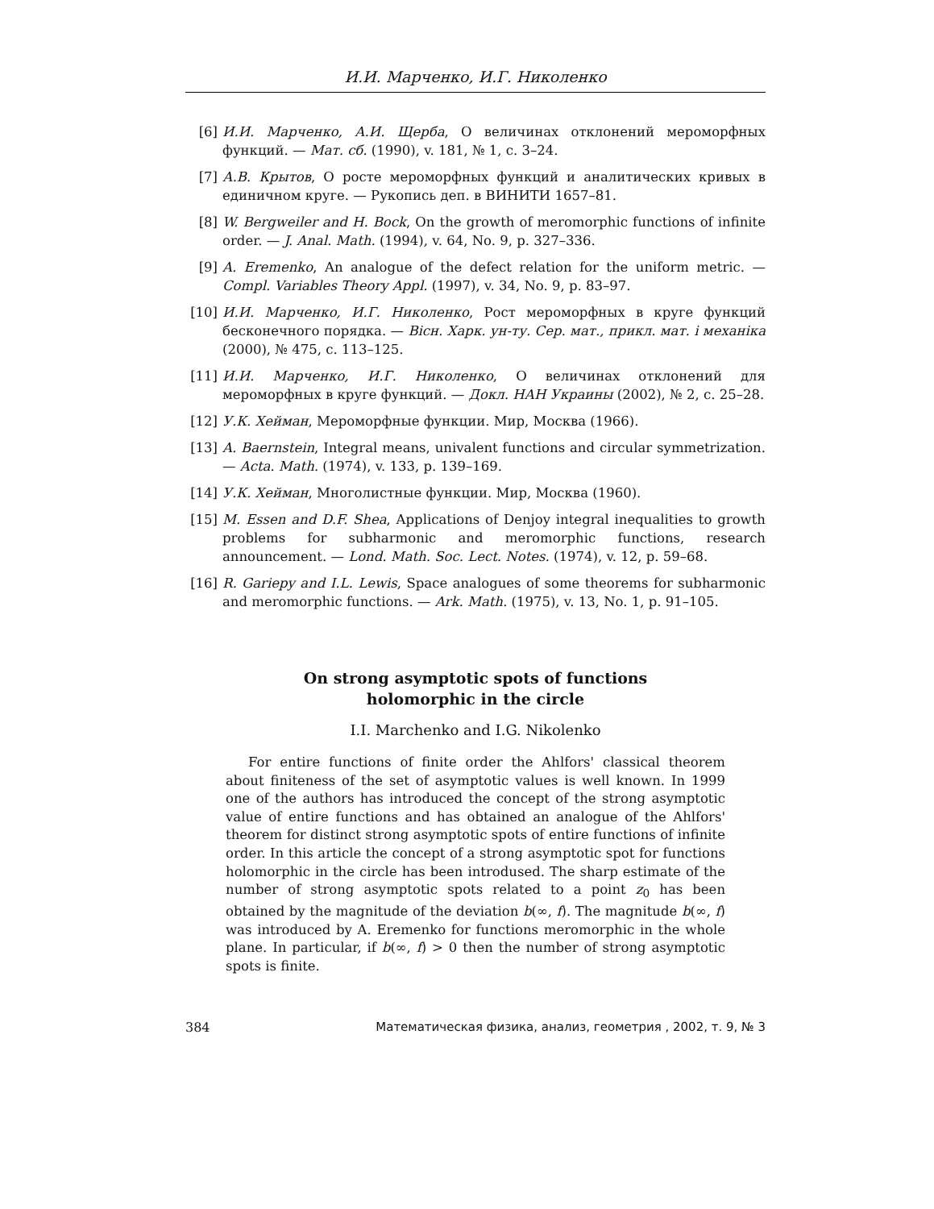И.И. Марченко, И.Г. Николенко
[6] И.И. Марченко, А.И. Щерба, О величинах отклонений мероморфных функций. — Мат. сб. (1990), v. 181, № 1, с. 3–24.
[7] А.В. Крытов, О росте мероморфных функций и аналитических кривых в единичном круге. — Рукопись деп. в ВИНИТИ 1657–81.
[8] W. Bergweiler and H. Bock, On the growth of meromorphic functions of infinite order. — J. Anal. Math. (1994), v. 64, No. 9, p. 327–336.
[9] A. Eremenko, An analogue of the defect relation for the uniform metric. — Compl. Variables Theory Appl. (1997), v. 34, No. 9, p. 83–97.
[10] И.И. Марченко, И.Г. Николенко, Рост мероморфных в круге функций бесконечного порядка. — Вiсн. Харк. ун-ту. Сер. мат., прикл. мат. i механiка (2000), № 475, с. 113–125.
[11] И.И. Марченко, И.Г. Николенко, О величинах отклонений для мероморфных в круге функций. — Докл. НАН Украины (2002), № 2, с. 25–28.
[12] У.К. Хейман, Мероморфные функции. Мир, Москва (1966).
[13] A. Baernstein, Integral means, univalent functions and circular symmetrization. — Acta. Math. (1974), v. 133, p. 139–169.
[14] У.К. Хейман, Многолистные функции. Мир, Москва (1960).
[15] M. Essen and D.F. Shea, Applications of Denjoy integral inequalities to growth problems for subharmonic and meromorphic functions, research announcement. — Lond. Math. Soc. Lect. Notes. (1974), v. 12, p. 59–68.
[16] R. Gariepy and I.L. Lewis, Space analogues of some theorems for subharmonic and meromorphic functions. — Ark. Math. (1975), v. 13, No. 1, p. 91–105.
On strong asymptotic spots of functions
holomorphic in the circle
I.I. Marchenko and I.G. Nikolenko
For entire functions of finite order the Ahlfors' classical theorem about finiteness of the set of asymptotic values is well known. In 1999 one of the authors has introduced the concept of the strong asymptotic value of entire functions and has obtained an analogue of the Ahlfors' theorem for distinct strong asymptotic spots of entire functions of infinite order. In this article the concept of a strong asymptotic spot for functions holomorphic in the circle has been introdused. The sharp estimate of the number of strong asymptotic spots related to a point z<sub>0</sub> has been obtained by the magnitude of the deviation b(∞, f). The magnitude b(∞, f) was introduced by A. Eremenko for functions meromorphic in the whole plane. In particular, if b(∞, f) > 0 then the number of strong asymptotic spots is finite.
384 Математическая физика, анализ, геометрия , 2002, т. 9, № 3